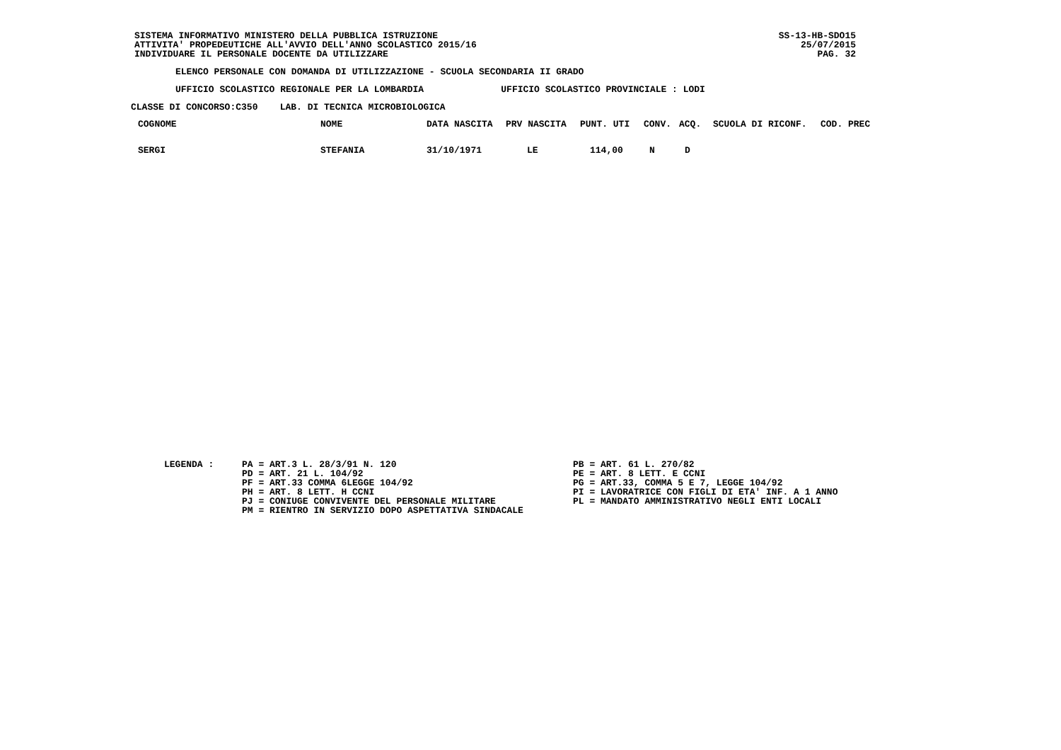SISTEMA INFORMATIVO MINISTERO DELLA PUBBLICA ISTRUZIONE
ATTIVITA' PROPEDEUTICHE ALL'AVVIO DELL'ANNO SCOLASTICO 2015/16
INDIVIDUARE IL PERSONALE DOCENTE DA UTILIZZARE
SS-13-HB-SDO15
25/07/2015
PAG. 32
ELENCO PERSONALE CON DOMANDA DI UTILIZZAZIONE - SCUOLA SECONDARIA II GRADO
UFFICIO SCOLASTICO REGIONALE PER LA LOMBARDIA UFFICIO SCOLASTICO PROVINCIALE : LODI
CLASSE DI CONCORSO:C350 LAB. DI TECNICA MICROBIOLOGICA
| COGNOME | NOME | DATA NASCITA | PRV NASCITA | PUNT. UTI | CONV. | ACQ. | SCUOLA DI RICONF. | COD. PREC |
| --- | --- | --- | --- | --- | --- | --- | --- | --- |
| SERGI | STEFANIA | 31/10/1971 | LE | 114,00 | N | D | | |
LEGENDA :
PA = ART.3 L. 28/3/91 N. 120
PD = ART. 21 L. 104/92
PF = ART.33 COMMA 6LEGGE 104/92
PH = ART. 8 LETT. H CCNI
PJ = CONIUGE CONVIVENTE DEL PERSONALE MILITARE
PM = RIENTRO IN SERVIZIO DOPO ASPETTATIVA SINDACALE
PB = ART. 61 L. 270/82
PE = ART. 8 LETT. E CCNI
PG = ART.33, COMMA 5 E 7, LEGGE 104/92
PI = LAVORATRICE CON FIGLI DI ETA' INF. A 1 ANNO
PL = MANDATO AMMINISTRATIVO NEGLI ENTI LOCALI